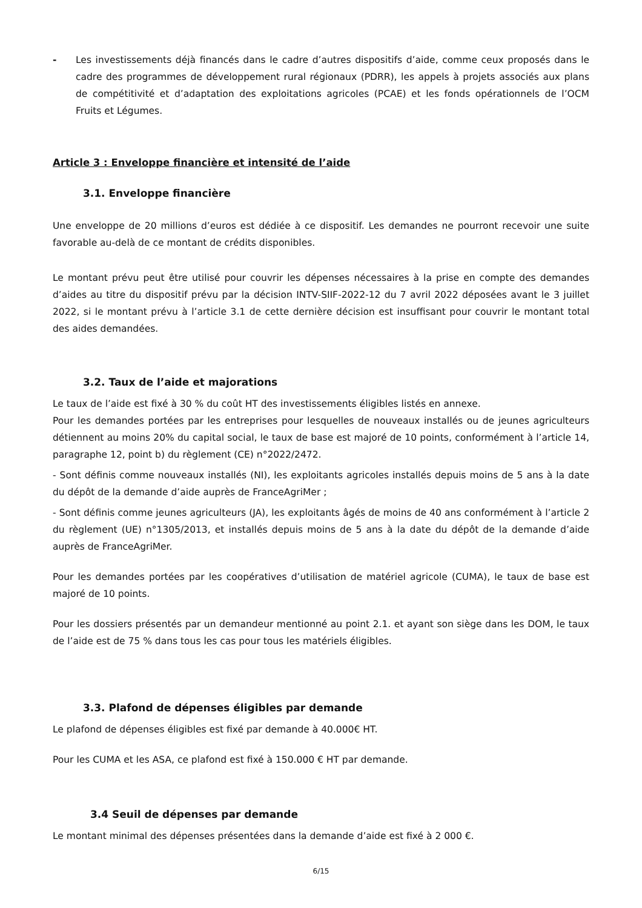- Les investissements déjà financés dans le cadre d’autres dispositifs d’aide, comme ceux proposés dans le cadre des programmes de développement rural régionaux (PDRR), les appels à projets associés aux plans de compétitivité et d’adaptation des exploitations agricoles (PCAE) et les fonds opérationnels de l’OCM Fruits et Légumes.
Article 3 : Enveloppe financière et intensité de l’aide
3.1. Enveloppe financière
Une enveloppe de 20 millions d’euros est dédiée à ce dispositif. Les demandes ne pourront recevoir une suite favorable au-delà de ce montant de crédits disponibles.
Le montant prévu peut être utilisé pour couvrir les dépenses nécessaires à la prise en compte des demandes d’aides au titre du dispositif prévu par la décision INTV-SIIF-2022-12 du 7 avril 2022 déposées avant le 3 juillet 2022, si le montant prévu à l’article 3.1 de cette dernière décision est insuffisant pour couvrir le montant total des aides demandées.
3.2. Taux de l’aide et majorations
Le taux de l’aide est fixé à 30 % du coût HT des investissements éligibles listés en annexe.
Pour les demandes portées par les entreprises pour lesquelles de nouveaux installés ou de jeunes agriculteurs détiennent au moins 20% du capital social, le taux de base est majoré de 10 points, conformément à l’article 14, paragraphe 12, point b) du règlement (CE) n°2022/2472.
- Sont définis comme nouveaux installés (NI), les exploitants agricoles installés depuis moins de 5 ans à la date du dépôt de la demande d’aide auprès de FranceAgriMer ;
- Sont définis comme jeunes agriculteurs (JA), les exploitants âgés de moins de 40 ans conformément à l’article 2 du règlement (UE) n°1305/2013, et installés depuis moins de 5 ans à la date du dépôt de la demande d’aide auprès de FranceAgriMer.
Pour les demandes portées par les coopératives d’utilisation de matériel agricole (CUMA), le taux de base est majoré de 10 points.
Pour les dossiers présentés par un demandeur mentionné au point 2.1. et ayant son siège dans les DOM, le taux de l’aide est de 75 % dans tous les cas pour tous les matériels éligibles.
3.3. Plafond de dépenses éligibles par demande
Le plafond de dépenses éligibles est fixé par demande à 40.000€ HT.
Pour les CUMA et les ASA, ce plafond est fixé à 150.000 € HT par demande.
3.4 Seuil de dépenses par demande
Le montant minimal des dépenses présentées dans la demande d’aide est fixé à 2 000 €.
6/15